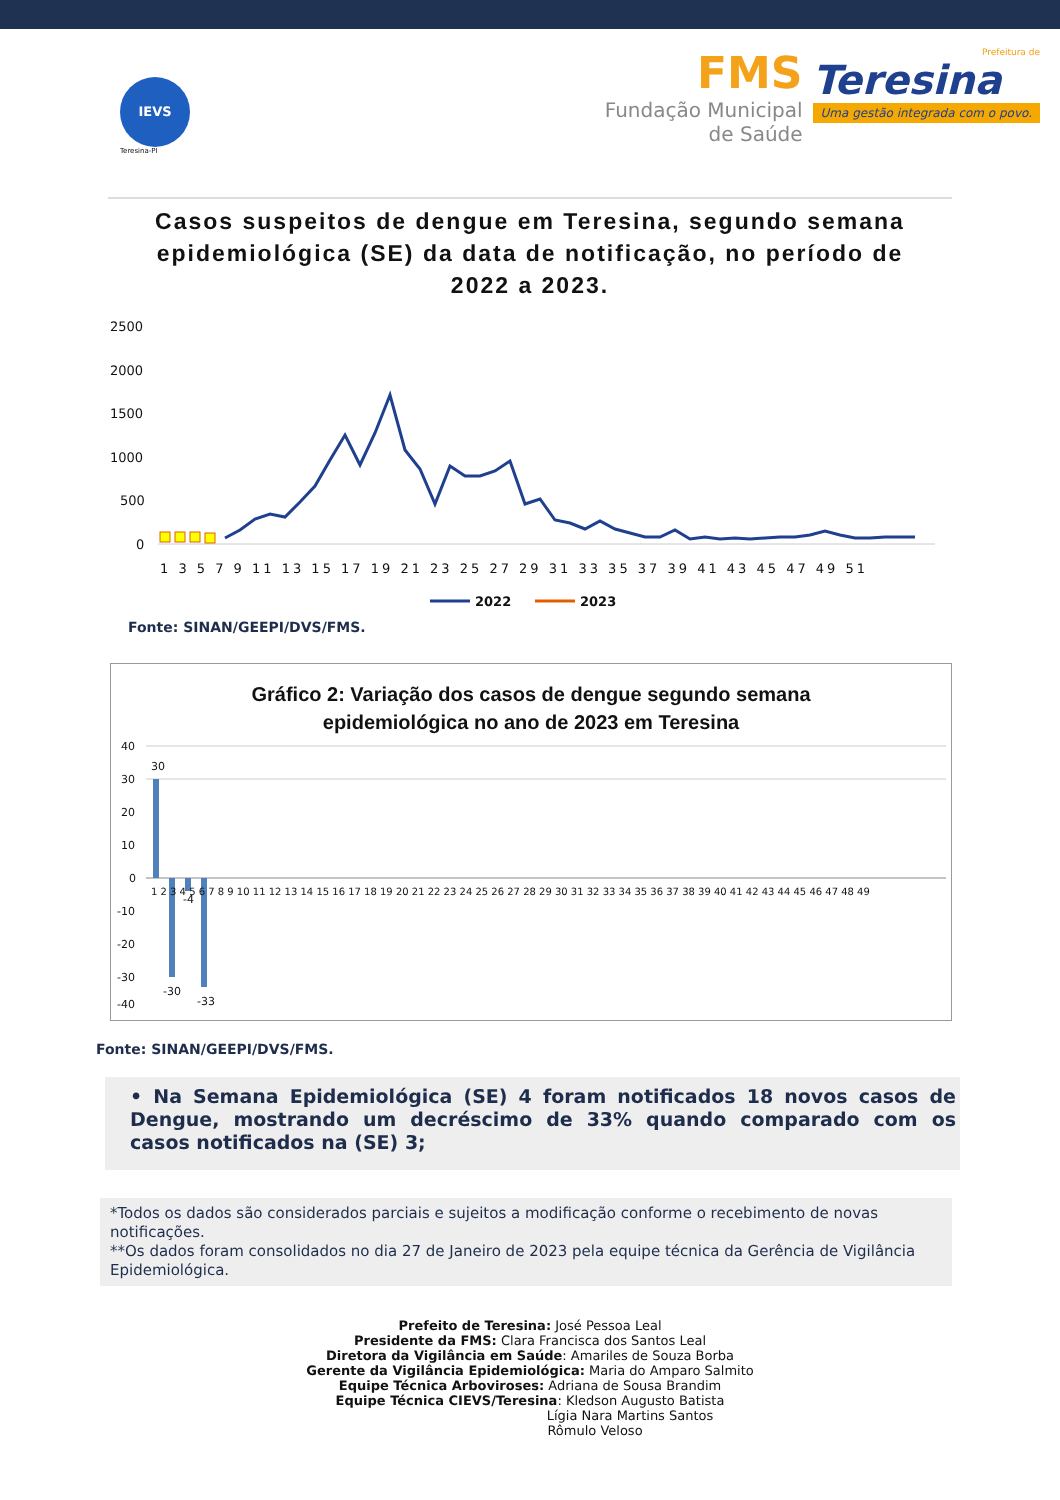IEVS
Teresina-PI
FMS
Fundação Municipal
de Saúde
Prefeitura de
Teresina
Uma gestão integrada com o povo.
Casos suspeitos de dengue em Teresina, segundo semana epidemiológica (SE) da data de notificação, no período de 2022 a 2023.
2500
2000
1500
1000
500
0
1 3 5 7 9 11 13 15 17 19 21 23 25 27 29 31 33 35 37 39 41 43 45 47 49 51
2022
2023
Fonte: SINAN/GEEPI/DVS/FMS.
Gráfico 2: Variação dos casos de dengue segundo semana
epidemiológica no ano de 2023 em Teresina
40
30
20
10
0
-10
-20
-30
-40
30
-30
-4
-33
1 2 3 4 5 6 7 8 9 10 11 12 13 14 15 16 17 18 19 20 21 22 23 24 25 26 27 28 29 30 31 32 33 34 35 36 37 38 39 40 41 42 43 44 45 46 47 48 49
Fonte: SINAN/GEEPI/DVS/FMS.
• Na Semana Epidemiológica (SE) 4 foram notificados 18 novos casos de Dengue, mostrando um decréscimo de 33% quando comparado com os casos notificados na (SE) 3;
*Todos os dados são considerados parciais e sujeitos a modificação conforme o recebimento de novas notificações.
**Os dados foram consolidados no dia 27 de Janeiro de 2023 pela equipe técnica da Gerência de Vigilância Epidemiológica.
Prefeito de Teresina: José Pessoa Leal
Presidente da FMS: Clara Francisca dos Santos Leal
Diretora da Vigilância em Saúde: Amariles de Souza Borba
Gerente da Vigilância Epidemiológica: Maria do Amparo Salmito
Equipe Técnica Arboviroses: Adriana de Sousa Brandim
Equipe Técnica CIEVS/Teresina: Kledson Augusto Batista
Lígia Nara Martins Santos
Rômulo Veloso